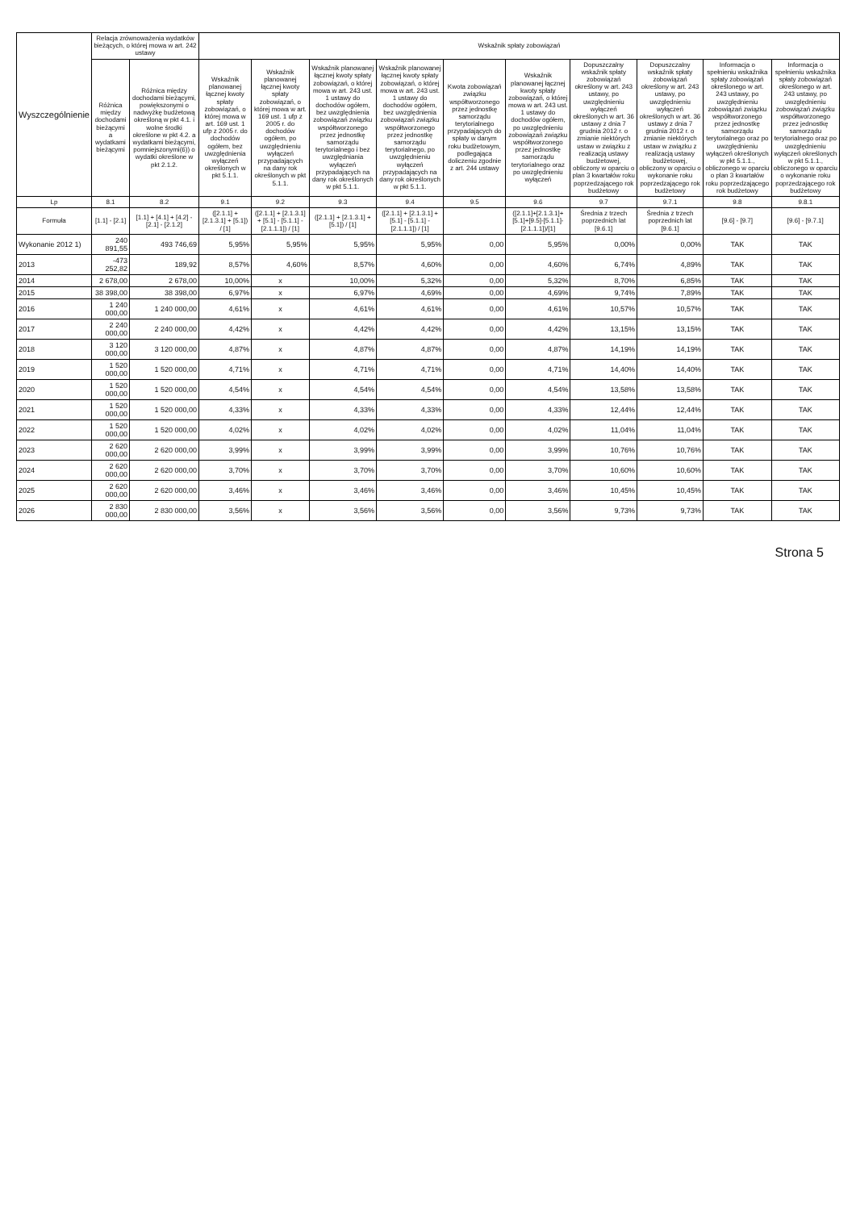| Wyszczególnienie | Relacja zrównoważenia wydatków bieżących, o której mowa w art. 242 ustawy | | Wskaźnik spłaty zobowiązań | | | | | | | | | |
| --- | --- | --- | --- | --- | --- | --- | --- | --- | --- | --- | --- | --- |
| | Różnica między dochodami bieżącymi a wydatkami bieżącymi | Różnica między dochodami bieżącymi, powiększonymi o nadwyżkę budżetową określoną w pkt 4.1. i wolne środki określone w pkt 4.2. a wydatkami bieżącymi, pomniejszonymi(6)) o wydatki określone w pkt 2.1.2. | Wskaźnik planowanej łącznej kwoty spłaty zobowiązań, o której mowa w art. 169 ust. 1 ufp z 2005 r. do dochodów ogółem, bez uwzględnienia wyłączeń określonych w pkt 5.1.1. | Wskaźnik planowanej łącznej kwoty spłaty zobowiązań, o której mowa w art. 169 ust. 1 ufp z 2005 r. do dochodów ogółem, po uwzględnieniu wyłączeń przypadających na dany rok określonych w pkt 5.1.1. | Wskaźnik planowanej łącznej kwoty spłaty zobowiązań, o której mowa w art. 243 ust. 1 ustawy do dochodów ogółem, bez uwzględnienia zobowiązań związku współtworzonego przez jednostkę samorządu terytorialnego i bez uwzględniania wyłączeń przypadających na dany rok określonych w pkt 5.1.1. | Wskaźnik planowanej łącznej kwoty spłaty zobowiązań, o której mowa w art. 243 ust. 1 ustawy do dochodów ogółem, bez uwzględnienia zobowiązań związku współtworzonego przez jednostkę samorządu terytorialnego, po uwzględnieniu wyłączeń przypadających na dany rok określonych w pkt 5.1.1. | Kwota zobowiązań związku współtworzonego przez jednostkę samorządu terytorialnego przypadających do spłaty w danym roku budżetowym, podlegająca doliczeniu zgodnie z art. 244 ustawy | Wskaźnik planowanej łącznej kwoty spłaty zobowiązań, o której mowa w art. 243 ust. 1 ustawy do dochodów ogółem, po uwzględnieniu zobowiązań związku współtworzonego przez jednostkę samorządu terytorialnego oraz po uwzględnieniu wyłączeń | Dopuszczalny wskaźnik spłaty zobowiązań określony w art. 243 ustawy, po uwzględnieniu wyłączeń określonych w art. 36 ustawy z dnia 7 grudnia 2012 r. o zmianie niektórych ustaw w związku z realizacją ustawy budżetowej, obliczony w oparciu o plan 3 kwartałów roku poprzedzającego rok budżetowy | Dopuszczalny wskaźnik spłaty zobowiązań określony w art. 243 ustawy, po uwzględnieniu wyłączeń określonych w art. 36 ustawy z dnia 7 grudnia 2012 r. o zmianie niektórych ustaw w związku z realizacją ustawy budżetowej, obliczony w oparciu o wykonanie roku poprzedzającego rok budżetowy | Informacja o spełnieniu wskaźnika spłaty zobowiązań określonego w art. 243 ustawy, po uwzględnieniu zobowiązań związku współtworzonego przez jednostkę samorządu terytorialnego oraz po uwzględnieniu wyłączeń określonych w pkt 5.1.1., obliczonego w oparciu o plan 3 kwartałów roku poprzedzającego rok budżetowy | Informacja o spełnieniu wskaźnika spłaty zobowiązań określonego w art. 243 ustawy, po uwzględnieniu zobowiązań związku współtworzonego przez jednostkę samorządu terytorialnego oraz po uwzględnieniu wyłączeń określonych w pkt 5.1.1., obliczonego w oparciu o wykonanie roku poprzedzającego rok budżetowy |
| Lp | 8.1 | 8.2 | 9.1 | 9.2 | 9.3 | 9.4 | 9.5 | 9.6 | 9.7 | 9.7.1 | 9.8 | 9.8.1 |
| Formuła | [1.1] - [2.1] | [1.1] + [4.1] + [4.2] - [2.1] - [2.1.2] | ([2.1.1] + [2.1.3.1] + [5.1]) / [1] | ([2.1.1] + [2.1.3.1] + [5.1] - [5.1.1] - [2.1.1.1]) / [1] | ([2.1.1] + [2.1.3.1] + [5.1]) / [1] | ([2.1.1] + [2.1.3.1] + [5.1] - [5.1.1] - [2.1.1.1]) / [1] | | ([2.1.1]+[2.1.3.1]+[5.1]+[9.5]-[5.1.1]-[2.1.1.1])/[1] | Średnia z trzech poprzednich lat [9.6.1] | Średnia z trzech poprzednich lat [9.6.1] | [9.6] - [9.7] | [9.6] - [9.7.1] |
| Wykonanie 2012 1) | 240 891,55 | 493 746,69 | 5,95% | 5,95% | 5,95% | 5,95% | 0,00 | 5,95% | 0,00% | 0,00% | TAK | TAK |
| 2013 | -473 252,82 | 189,92 | 8,57% | 4,60% | 8,57% | 4,60% | 0,00 | 4,60% | 6,74% | 4,89% | TAK | TAK |
| 2014 | 2 678,00 | 2 678,00 | 10,00% | x | 10,00% | 5,32% | 0,00 | 5,32% | 8,70% | 6,85% | TAK | TAK |
| 2015 | 38 398,00 | 38 398,00 | 6,97% | x | 6,97% | 4,69% | 0,00 | 4,69% | 9,74% | 7,89% | TAK | TAK |
| 2016 | 1 240 000,00 | 1 240 000,00 | 4,61% | x | 4,61% | 4,61% | 0,00 | 4,61% | 10,57% | 10,57% | TAK | TAK |
| 2017 | 2 240 000,00 | 2 240 000,00 | 4,42% | x | 4,42% | 4,42% | 0,00 | 4,42% | 13,15% | 13,15% | TAK | TAK |
| 2018 | 3 120 000,00 | 3 120 000,00 | 4,87% | x | 4,87% | 4,87% | 0,00 | 4,87% | 14,19% | 14,19% | TAK | TAK |
| 2019 | 1 520 000,00 | 1 520 000,00 | 4,71% | x | 4,71% | 4,71% | 0,00 | 4,71% | 14,40% | 14,40% | TAK | TAK |
| 2020 | 1 520 000,00 | 1 520 000,00 | 4,54% | x | 4,54% | 4,54% | 0,00 | 4,54% | 13,58% | 13,58% | TAK | TAK |
| 2021 | 1 520 000,00 | 1 520 000,00 | 4,33% | x | 4,33% | 4,33% | 0,00 | 4,33% | 12,44% | 12,44% | TAK | TAK |
| 2022 | 1 520 000,00 | 1 520 000,00 | 4,02% | x | 4,02% | 4,02% | 0,00 | 4,02% | 11,04% | 11,04% | TAK | TAK |
| 2023 | 2 620 000,00 | 2 620 000,00 | 3,99% | x | 3,99% | 3,99% | 0,00 | 3,99% | 10,76% | 10,76% | TAK | TAK |
| 2024 | 2 620 000,00 | 2 620 000,00 | 3,70% | x | 3,70% | 3,70% | 0,00 | 3,70% | 10,60% | 10,60% | TAK | TAK |
| 2025 | 2 620 000,00 | 2 620 000,00 | 3,46% | x | 3,46% | 3,46% | 0,00 | 3,46% | 10,45% | 10,45% | TAK | TAK |
| 2026 | 2 830 000,00 | 2 830 000,00 | 3,56% | x | 3,56% | 3,56% | 0,00 | 3,56% | 9,73% | 9,73% | TAK | TAK |
Strona 5